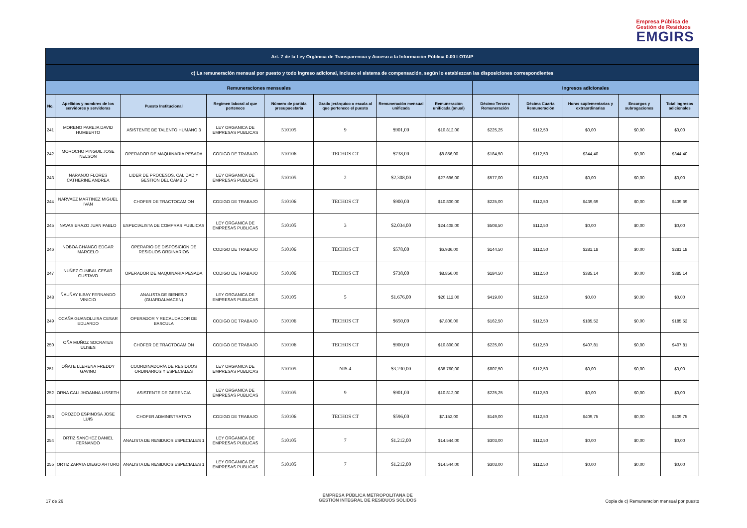Empresa Pública de
Gestión de Residuos
EMGIRS
| Art. 7 de la Ley Orgánica de Transparencia y Acceso a la Información Pública 0.00 LOTAIP | | | | | | | | | | | | |
| c) La remuneración mensual por puesto y todo ingreso adicional, incluso el sistema de compensación, según lo establezcan las disposiciones correspondientes | | | | | | | | | | | | |
| Remuneraciones mensuales | | | | | | | | Ingresos adicionales | | | | |
| No. | Apellidos y nombres de los servidores y servidoras | Puesto Institucional | Regimen laboral al que pertenece | Número de partida presupuestaria | Grado jerárquico o escala al que pertenece el puesto | Remuneración mensual unificada | Remuneración unificada (anual) | Décimo Tercera Remuneración | Décima Cuarta Remuneración | Horas suplementarias y extraordinarias | Encargos y subrogaciones | Total ingresos adicionales |
| 241 | MORENO PAREJA DAVID HUMBERTO | ASISTENTE DE TALENTO HUMANO 3 | LEY ORGANICA DE EMPRESAS PUBLICAS | 510105 | 9 | $901,00 | $10.812,00 | $225,25 | $112,50 | $0,00 | $0,00 | $0,00 |
| 242 | MOROCHO PINGUIL JOSE NELSON | OPERADOR DE MAQUINARIA PESADA | CODIGO DE TRABAJO | 510106 | TECHOS CT | $738,00 | $8.856,00 | $184,50 | $112,50 | $344,40 | $0,00 | $344,40 |
| 243 | NARANJO FLORES CATHERINE ANDREA | LIDER DE PROCESOS, CALIDAD Y GESTION DEL CAMBIO | LEY ORGANICA DE EMPRESAS PUBLICAS | 510105 | 2 | $2.308,00 | $27.696,00 | $577,00 | $112,50 | $0,00 | $0,00 | $0,00 |
| 244 | NARVAEZ MARTINEZ MIGUEL IVAN | CHOFER DE TRACTOCAMION | CODIGO DE TRABAJO | 510106 | TECHOS CT | $900,00 | $10.800,00 | $225,00 | $112,50 | $439,69 | $0,00 | $439,69 |
| 245 | NAVAS ERAZO JUAN PABLO | ESPECIALISTA DE COMPRAS PUBLICAS | LEY ORGANICA DE EMPRESAS PUBLICAS | 510105 | 3 | $2.034,00 | $24.408,00 | $508,50 | $112,50 | $0,00 | $0,00 | $0,00 |
| 246 | NOBOA CHANGO EDGAR MARCELO | OPERARIO DE DISPOSICION DE RESIDUOS ORDINARIOS | CODIGO DE TRABAJO | 510106 | TECHOS CT | $578,00 | $6.936,00 | $144,50 | $112,50 | $281,18 | $0,00 | $281,18 |
| 247 | NUÑEZ CUMBAL CESAR GUSTAVO | OPERADOR DE MAQUINARIA PESADA | CODIGO DE TRABAJO | 510106 | TECHOS CT | $738,00 | $8.856,00 | $184,50 | $112,50 | $385,14 | $0,00 | $385,14 |
| 248 | ÑAUÑAY ILBAY FERNANDO VINICIO | ANALISTA DE BIENES 3 (GUARDALMACEN) | LEY ORGANICA DE EMPRESAS PUBLICAS | 510105 | 5 | $1.676,00 | $20.112,00 | $419,00 | $112,50 | $0,00 | $0,00 | $0,00 |
| 249 | OCAÑA GUANOLUISA CESAR EDUARDO | OPERADOR Y RECAUDADOR DE BASCULA | CODIGO DE TRABAJO | 510106 | TECHOS CT | $650,00 | $7.800,00 | $162,50 | $112,50 | $185,52 | $0,00 | $185,52 |
| 250 | OÑA MUÑOZ SOCRATES ULISES | CHOFER DE TRACTOCAMION | CODIGO DE TRABAJO | 510106 | TECHOS CT | $900,00 | $10.800,00 | $225,00 | $112,50 | $407,81 | $0,00 | $407,81 |
| 251 | OÑATE LLERENA FREDDY GAVINO | COORDINADOR/A DE RESIDUOS ORDINARIOS Y ESPECIALES | LEY ORGANICA DE EMPRESAS PUBLICAS | 510105 | NJS 4 | $3.230,00 | $38.760,00 | $807,50 | $112,50 | $0,00 | $0,00 | $0,00 |
| 252 | ORNA CALI JHOANNA LISSETH | ASISTENTE DE GERENCIA | LEY ORGANICA DE EMPRESAS PUBLICAS | 510105 | 9 | $901,00 | $10.812,00 | $225,25 | $112,50 | $0,00 | $0,00 | $0,00 |
| 253 | OROZCO ESPINOSA JOSE LUIS | CHOFER ADMINISTRATIVO | CODIGO DE TRABAJO | 510106 | TECHOS CT | $596,00 | $7.152,00 | $149,00 | $112,50 | $409,75 | $0,00 | $409,75 |
| 254 | ORTIZ SANCHEZ DANIEL FERNANDO | ANALISTA DE RESIDUOS ESPECIALES 1 | LEY ORGANICA DE EMPRESAS PUBLICAS | 510105 | 7 | $1.212,00 | $14.544,00 | $303,00 | $112,50 | $0,00 | $0,00 | $0,00 |
| 255 | ORTIZ ZAPATA DIEGO ARTURO | ANALISTA DE RESIDUOS ESPECIALES 1 | LEY ORGANICA DE EMPRESAS PUBLICAS | 510105 | 7 | $1.212,00 | $14.544,00 | $303,00 | $112,50 | $0,00 | $0,00 | $0,00 |
17 de 26
EMPRESA PÚBLICA METROPOLITANA DE
GESTIÓN INTEGRAL DE RESIDUOS SÓLIDOS
Copia de c) Remuneracion mensual por puesto